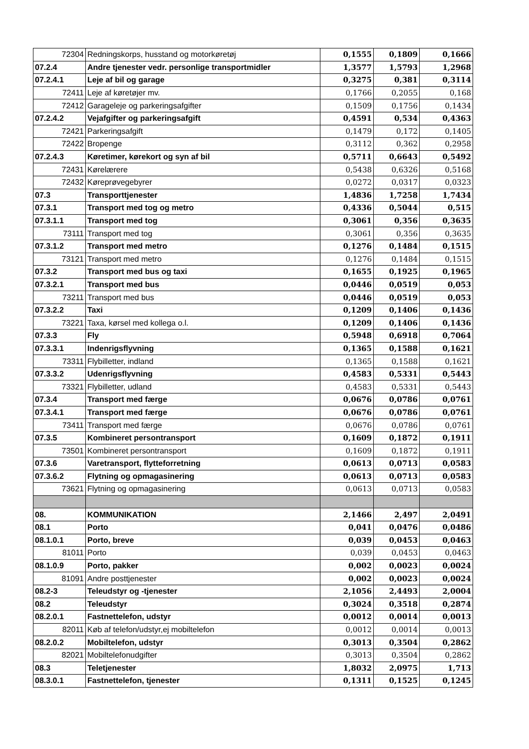| 72304 | Redningskorps, husstand og motorkøretøj | 0,1555 | 0,1809 | 0,1666 |
| 07.2.4 | Andre tjenester vedr. personlige transportmidler | 1,3577 | 1,5793 | 1,2968 |
| 07.2.4.1 | Leje af bil og garage | 0,3275 | 0,381 | 0,3114 |
| 72411 | Leje af køretøjer mv. | 0,1766 | 0,2055 | 0,168 |
| 72412 | Garageleje og parkeringsafgifter | 0,1509 | 0,1756 | 0,1434 |
| 07.2.4.2 | Vejafgifter og parkeringsafgift | 0,4591 | 0,534 | 0,4363 |
| 72421 | Parkeringsafgift | 0,1479 | 0,172 | 0,1405 |
| 72422 | Bropenge | 0,3112 | 0,362 | 0,2958 |
| 07.2.4.3 | Køretimer, kørekort og syn af bil | 0,5711 | 0,6643 | 0,5492 |
| 72431 | Kørelærere | 0,5438 | 0,6326 | 0,5168 |
| 72432 | Køreprøvegebyrer | 0,0272 | 0,0317 | 0,0323 |
| 07.3 | Transporttjenester | 1,4836 | 1,7258 | 1,7434 |
| 07.3.1 | Transport med tog og metro | 0,4336 | 0,5044 | 0,515 |
| 07.3.1.1 | Transport med tog | 0,3061 | 0,356 | 0,3635 |
| 73111 | Transport med tog | 0,3061 | 0,356 | 0,3635 |
| 07.3.1.2 | Transport med metro | 0,1276 | 0,1484 | 0,1515 |
| 73121 | Transport med metro | 0,1276 | 0,1484 | 0,1515 |
| 07.3.2 | Transport med bus og taxi | 0,1655 | 0,1925 | 0,1965 |
| 07.3.2.1 | Transport med bus | 0,0446 | 0,0519 | 0,053 |
| 73211 | Transport med bus | 0,0446 | 0,0519 | 0,053 |
| 07.3.2.2 | Taxi | 0,1209 | 0,1406 | 0,1436 |
| 73221 | Taxa, kørsel med kollega o.l. | 0,1209 | 0,1406 | 0,1436 |
| 07.3.3 | Fly | 0,5948 | 0,6918 | 0,7064 |
| 07.3.3.1 | Indenrigsflyvning | 0,1365 | 0,1588 | 0,1621 |
| 73311 | Flybilletter, indland | 0,1365 | 0,1588 | 0,1621 |
| 07.3.3.2 | Udenrigsflyvning | 0,4583 | 0,5331 | 0,5443 |
| 73321 | Flybilletter, udland | 0,4583 | 0,5331 | 0,5443 |
| 07.3.4 | Transport med færge | 0,0676 | 0,0786 | 0,0761 |
| 07.3.4.1 | Transport med færge | 0,0676 | 0,0786 | 0,0761 |
| 73411 | Transport med færge | 0,0676 | 0,0786 | 0,0761 |
| 07.3.5 | Kombineret persontransport | 0,1609 | 0,1872 | 0,1911 |
| 73501 | Kombineret persontransport | 0,1609 | 0,1872 | 0,1911 |
| 07.3.6 | Varetransport, flytteforretning | 0,0613 | 0,0713 | 0,0583 |
| 07.3.6.2 | Flytning og opmagasinering | 0,0613 | 0,0713 | 0,0583 |
| 73621 | Flytning og opmagasinering | 0,0613 | 0,0713 | 0,0583 |
| 08. | KOMMUNIKATION | 2,1466 | 2,497 | 2,0491 |
| 08.1 | Porto | 0,041 | 0,0476 | 0,0486 |
| 08.1.0.1 | Porto, breve | 0,039 | 0,0453 | 0,0463 |
| 81011 | Porto | 0,039 | 0,0453 | 0,0463 |
| 08.1.0.9 | Porto, pakker | 0,002 | 0,0023 | 0,0024 |
| 81091 | Andre posttjenester | 0,002 | 0,0023 | 0,0024 |
| 08.2-3 | Teleudstyr og -tjenester | 2,1056 | 2,4493 | 2,0004 |
| 08.2 | Teleudstyr | 0,3024 | 0,3518 | 0,2874 |
| 08.2.0.1 | Fastnettelefon, udstyr | 0,0012 | 0,0014 | 0,0013 |
| 82011 | Køb af telefon/udstyr,ej mobiltelefon | 0,0012 | 0,0014 | 0,0013 |
| 08.2.0.2 | Mobiltelefon, udstyr | 0,3013 | 0,3504 | 0,2862 |
| 82021 | Mobiltelefonudgifter | 0,3013 | 0,3504 | 0,2862 |
| 08.3 | Teletjenester | 1,8032 | 2,0975 | 1,713 |
| 08.3.0.1 | Fastnettelefon, tjenester | 0,1311 | 0,1525 | 0,1245 |